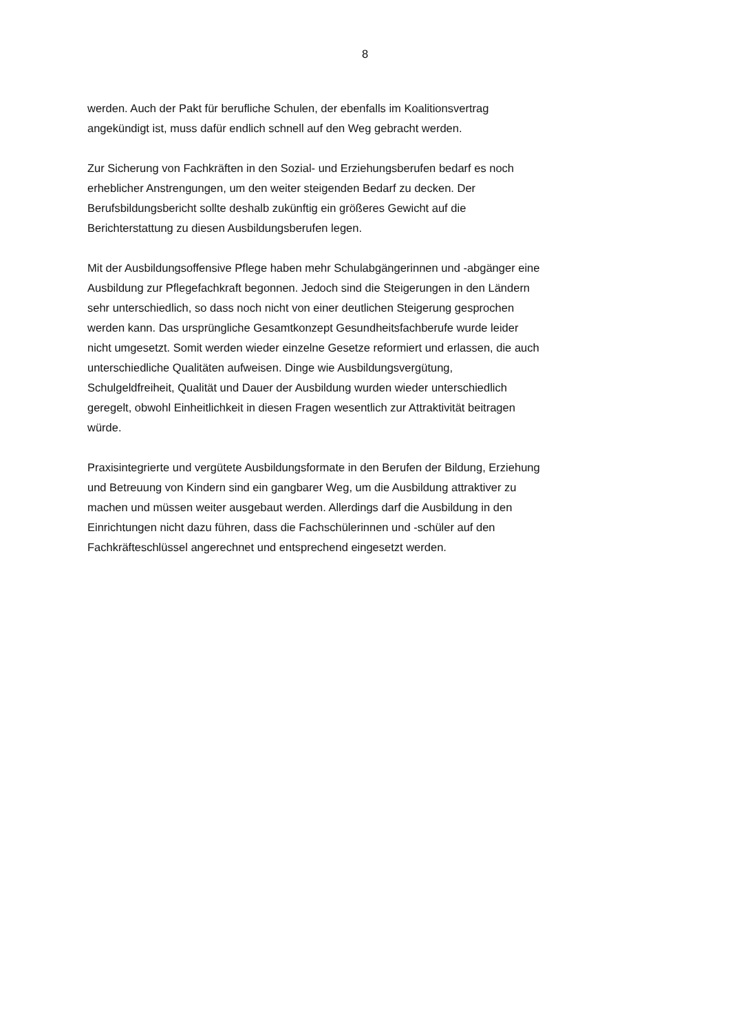8
werden. Auch der Pakt für berufliche Schulen, der ebenfalls im Koalitionsvertrag
angekündigt ist, muss dafür endlich schnell auf den Weg gebracht werden.
Zur Sicherung von Fachkräften in den Sozial- und Erziehungsberufen bedarf es noch
erheblicher Anstrengungen, um den weiter steigenden Bedarf zu decken. Der
Berufsbildungsbericht sollte deshalb zukünftig ein größeres Gewicht auf die
Berichterstattung zu diesen Ausbildungsberufen legen.
Mit der Ausbildungsoffensive Pflege haben mehr Schulabgängerinnen und -abgänger eine
Ausbildung zur Pflegefachkraft begonnen. Jedoch sind die Steigerungen in den Ländern
sehr unterschiedlich, so dass noch nicht von einer deutlichen Steigerung gesprochen
werden kann. Das ursprüngliche Gesamtkonzept Gesundheitsfachberufe wurde leider
nicht umgesetzt. Somit werden wieder einzelne Gesetze reformiert und erlassen, die auch
unterschiedliche Qualitäten aufweisen. Dinge wie Ausbildungsvergütung,
Schulgeldfreiheit, Qualität und Dauer der Ausbildung wurden wieder unterschiedlich
geregelt, obwohl Einheitlichkeit in diesen Fragen wesentlich zur Attraktivität beitragen
würde.
Praxisintegrierte und vergütete Ausbildungsformate in den Berufen der Bildung, Erziehung
und Betreuung von Kindern sind ein gangbarer Weg, um die Ausbildung attraktiver zu
machen und müssen weiter ausgebaut werden. Allerdings darf die Ausbildung in den
Einrichtungen nicht dazu führen, dass die Fachschülerinnen und -schüler auf den
Fachkräfteschlüssel angerechnet und entsprechend eingesetzt werden.